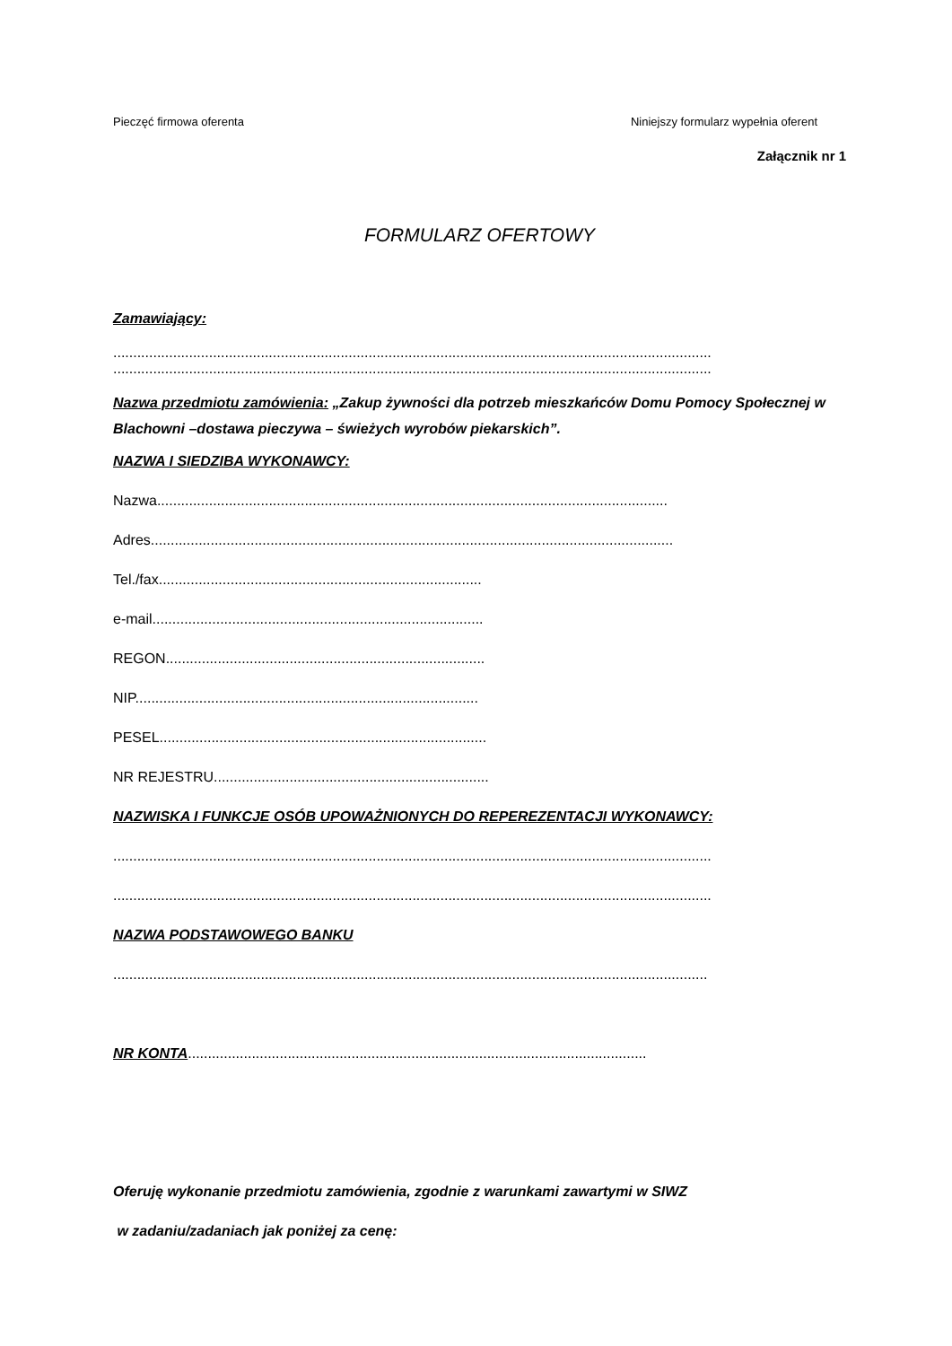Pieczęć firmowa oferenta Niniejszy formularz wypełnia oferent
Załącznik nr 1
FORMULARZ OFERTOWY
Zamawiający:
......................................................................................................................................................
......................................................................................................................................................
Nazwa przedmiotu zamówienia: „Zakup żywności dla potrzeb mieszkańców Domu Pomocy Społecznej w Blachowni –dostawa pieczywa – świeżych wyrobów piekarskich”.
NAZWA I SIEDZIBA WYKONAWCY:
Nazwa................................................................................................................................
Adres...................................................................................................................................
Tel./fax.................................................................................
e-mail...................................................................................
REGON................................................................................
NIP......................................................................................
PESEL..................................................................................
NR REJESTRU.....................................................................
NAZWISKA I FUNKCJE OSÓB UPOWAŻNIONYCH DO REPEREZENTACJI WYKONAWCY:
......................................................................................................................................................
......................................................................................................................................................
NAZWA PODSTAWOWEGO BANKU
.....................................................................................................................................................
NR KONTA...................................................................................................................
Oferuję wykonanie przedmiotu zamówienia, zgodnie z warunkami zawartymi w SIWZ
w zadaniu/zadaniach jak poniżej za cenę: